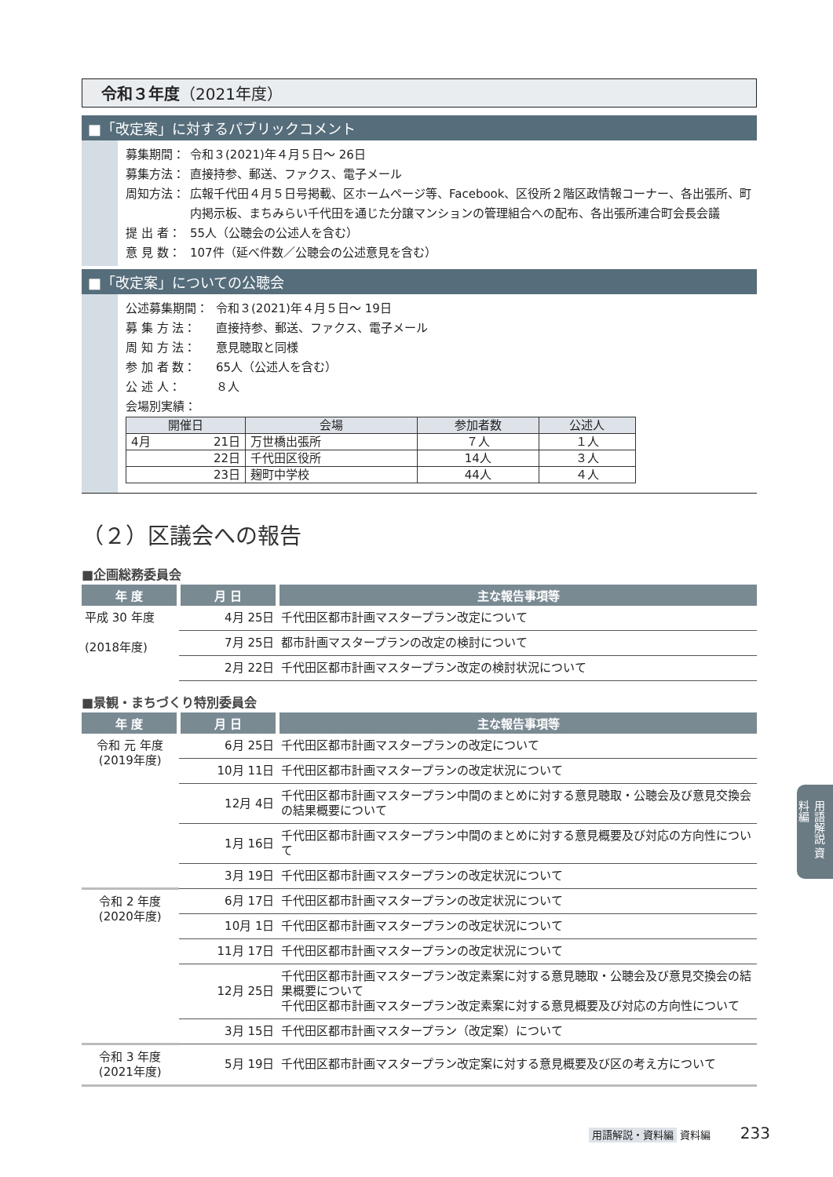令和３年度（2021年度）
■「改定案」に対するパブリックコメント
募集期間： 令和３(2021)年４月５日～ 26日
募集方法： 直接持参、郵送、ファクス、電子メール
周知方法： 広報千代田４月５日号掲載、区ホームページ等、Facebook、区役所２階区政情報コーナー、各出張所、町内掲示板、まちみらい千代田を通じた分譲マンションの管理組合への配布、各出張所連合町会長会議
提 出 者： 55人（公聴会の公述人を含む）
意 見 数： 107件（延べ件数／公聴会の公述意見を含む）
■「改定案」についての公聴会
公述募集期間： 令和３(2021)年４月５日～ 19日
募 集 方 法： 直接持参、郵送、ファクス、電子メール
周 知 方 法： 意見聴取と同様
参 加 者 数： 65人（公述人を含む）
公 述 人： ８人
会場別実績：
| 開催日 | 会場 | 参加者数 | 公述人 |
| --- | --- | --- | --- |
| 4月 21日 | 万世橋出張所 | ７人 | １人 |
| 22日 | 千代田区役所 | 14人 | ３人 |
| 23日 | 麹町中学校 | 44人 | ４人 |
（２）区議会への報告
■企画総務委員会
| 年 度 | 月 日 | 主な報告事項等 |
| --- | --- | --- |
| 平成 30 年度 (2018年度) | 4月 25日 | 千代田区都市計画マスタープラン改定について |
| | 7月 25日 | 都市計画マスタープランの改定の検討について |
| | 2月 22日 | 千代田区都市計画マスタープラン改定の検討状況について |
■景観・まちづくり特別委員会
| 年 度 | 月 日 | 主な報告事項等 |
| --- | --- | --- |
| 令和 元 年度 (2019年度) | 6月 25日 | 千代田区都市計画マスタープランの改定について |
| | 10月 11日 | 千代田区都市計画マスタープランの改定状況について |
| | 12月 4日 | 千代田区都市計画マスタープラン中間のまとめに対する意見聴取・公聴会及び意見交換会の結果概要について |
| | 1月 16日 | 千代田区都市計画マスタープラン中間のまとめに対する意見概要及び対応の方向性について |
| | 3月 19日 | 千代田区都市計画マスタープランの改定状況について |
| 令和 2 年度 (2020年度) | 6月 17日 | 千代田区都市計画マスタープランの改定状況について |
| | 10月 1日 | 千代田区都市計画マスタープランの改定状況について |
| | 11月 17日 | 千代田区都市計画マスタープランの改定状況について |
| | 12月 25日 | 千代田区都市計画マスタープラン改定素案に対する意見聴取・公聴会及び意見交換会の結果概要について 千代田区都市計画マスタープラン改定素案に対する意見概要及び対応の方向性について |
| | 3月 15日 | 千代田区都市計画マスタープラン（改定案）について |
| 令和 3 年度 (2021年度) | 5月 19日 | 千代田区都市計画マスタープラン改定案に対する意見概要及び区の考え方について |
用語解説 資料編
用語解説・資料編 資料編 233